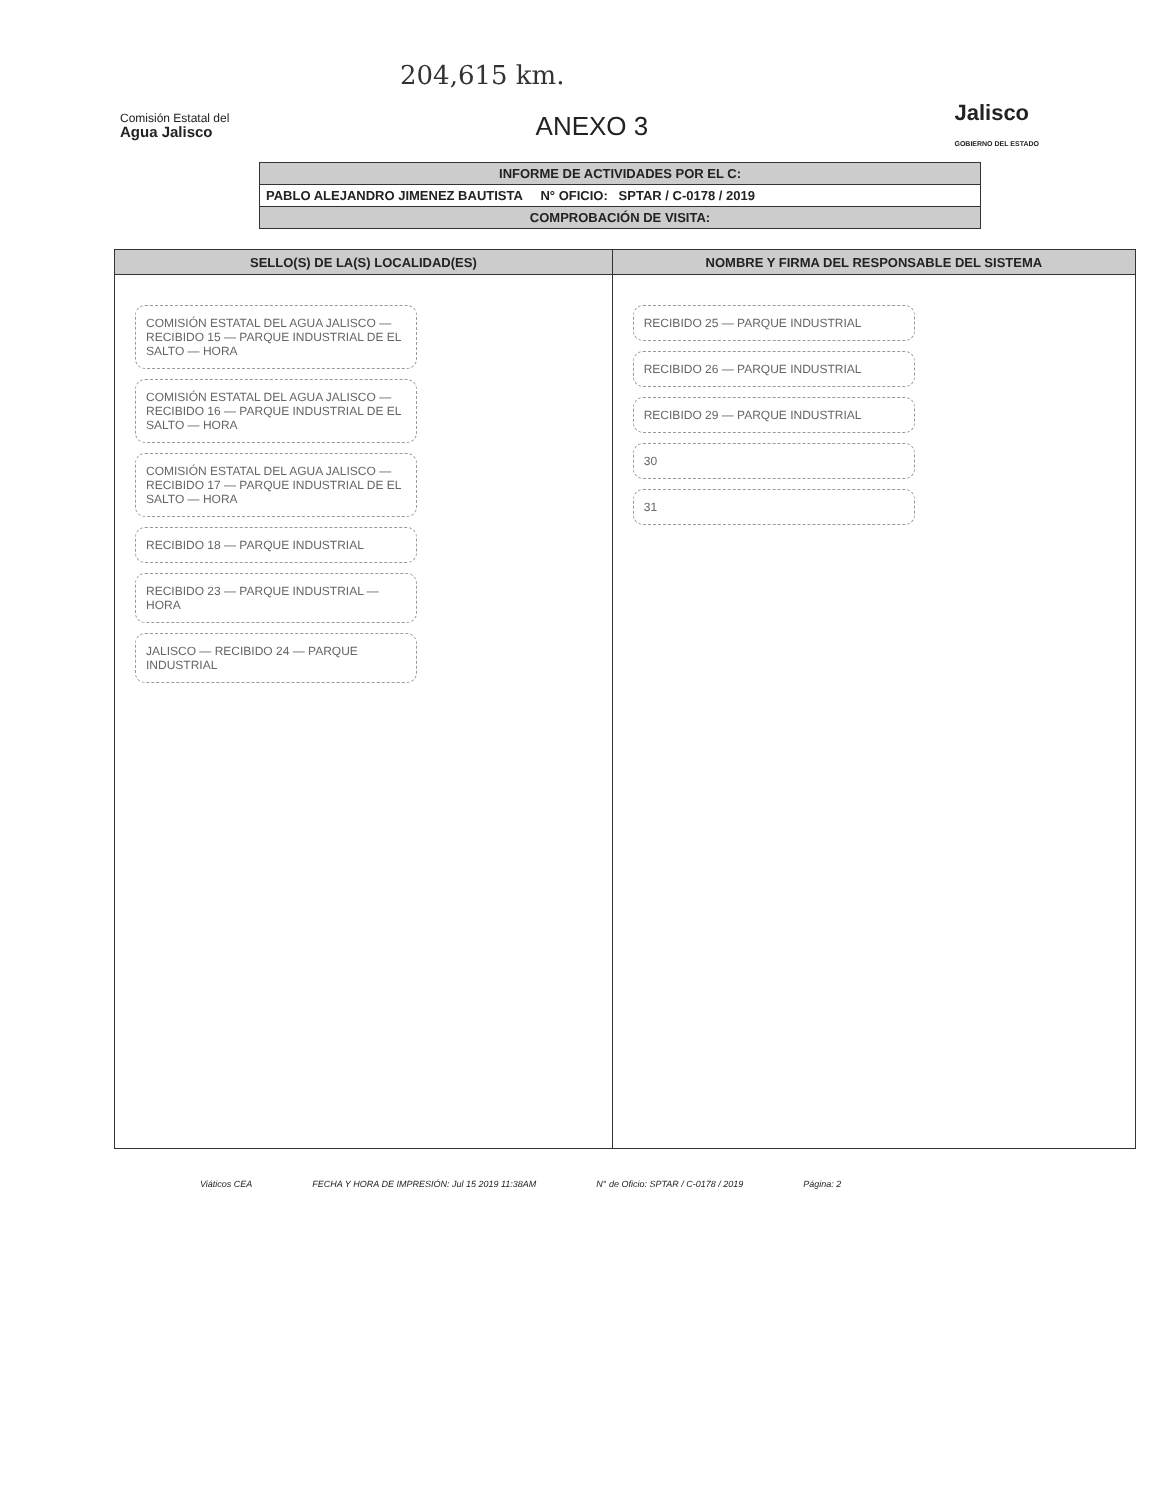204,615 km.
Comisión Estatal del
Agua Jalisco
ANEXO 3
Jalisco
GOBIERNO DEL ESTADO
| INFORME DE ACTIVIDADES POR EL C: |
| PABLO ALEJANDRO JIMENEZ BAUTISTA N° OFICIO: SPTAR / C-0178 / 2019 |
| COMPROBACIÓN DE VISITA: |
| SELLO(S) DE LA(S) LOCALIDAD(ES) | NOMBRE Y FIRMA DEL RESPONSABLE DEL SISTEMA |
| --- | --- |
| COMISIÓN ESTATAL DEL AGUA JALISCO — RECIBIDO 15 — PARQUE INDUSTRIAL DE EL SALTO — HORA COMISIÓN ESTATAL DEL AGUA JALISCO — RECIBIDO 16 — PARQUE INDUSTRIAL DE EL SALTO — HORA COMISIÓN ESTATAL DEL AGUA JALISCO — RECIBIDO 17 — PARQUE INDUSTRIAL DE EL SALTO — HORA RECIBIDO 18 — PARQUE INDUSTRIAL RECIBIDO 23 — PARQUE INDUSTRIAL — HORA JALISCO — RECIBIDO 24 — PARQUE INDUSTRIAL | RECIBIDO 25 — PARQUE INDUSTRIAL RECIBIDO 26 — PARQUE INDUSTRIAL RECIBIDO 29 — PARQUE INDUSTRIAL 30 31 |
Viáticos CEA FECHA Y HORA DE IMPRESIÓN: Jul 15 2019 11:38AM N° de Oficio: SPTAR / C-0178 / 2019 Página: 2